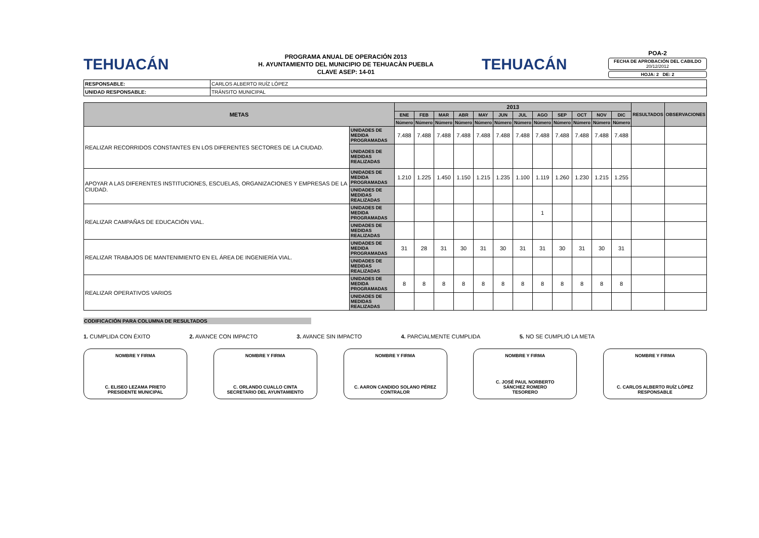TEHUACÁN
PROGRAMA ANUAL DE OPERACIÓN 2013
H. AYUNTAMIENTO DEL MUNICIPIO DE TEHUACÀN PUEBLA
CLAVE ASEP: 14-01
TEHUACÁN
POA-2
FECHA DE APROBACIÓN DEL CABILDO
20/12/2012
HOJA: 2 DE: 2
| RESPONSABLE: | CARLOS ALBERTO RUÍZ LÓPEZ |
| UNIDAD RESPONSABLE: | TRÁNSITO MUNICIPAL |
| METAS | | 2013 | | | | | | | | | | | | RESULTADOS | OBSERVACIONES |
| --- | --- | --- | --- | --- | --- | --- | --- | --- | --- | --- | --- | --- | --- | --- | --- |
| | | ENE | FEB | MAR | ABR | MAY | JUN | JUL | AGO | SEP | OCT | NOV | DIC | | |
| | | Número | Número | Número | Número | Número | Número | Número | Número | Número | Número | Número | Número | | |
| REALIZAR RECORRIDOS CONSTANTES EN LOS DIFERENTES SECTORES DE LA CIUDAD. | UNIDADES DE MEDIDA PROGRAMADAS | 7.488 | 7.488 | 7.488 | 7.488 | 7.488 | 7.488 | 7.488 | 7.488 | 7.488 | 7.488 | 7.488 | 7.488 | | |
| | UNIDADES DE MEDIDAS REALIZADAS | | | | | | | | | | | | | | |
| APOYAR A LAS DIFERENTES INSTITUCIONES, ESCUELAS, ORGANIZACIONES Y EMPRESAS DE LA CIUDAD. | UNIDADES DE MEDIDA PROGRAMADAS | 1.210 | 1.225 | 1.450 | 1.150 | 1.215 | 1.235 | 1.100 | 1.119 | 1.260 | 1.230 | 1.215 | 1.255 | | |
| | UNIDADES DE MEDIDAS REALIZADAS | | | | | | | | | | | | | | |
| REALIZAR CAMPAÑAS DE EDUCACIÓN VIAL. | UNIDADES DE MEDIDA PROGRAMADAS | | | | | | | | 1 | | | | | | |
| | UNIDADES DE MEDIDAS REALIZADAS | | | | | | | | | | | | | | |
| REALIZAR TRABAJOS DE MANTENIMIENTO EN EL ÁREA DE INGENIERÍA VIAL. | UNIDADES DE MEDIDA PROGRAMADAS | 31 | 28 | 31 | 30 | 31 | 30 | 31 | 31 | 30 | 31 | 30 | 31 | | |
| | UNIDADES DE MEDIDAS REALIZADAS | | | | | | | | | | | | | | |
| REALIZAR OPERATIVOS VARIOS | UNIDADES DE MEDIDA PROGRAMADAS | 8 | 8 | 8 | 8 | 8 | 8 | 8 | 8 | 8 | 8 | 8 | 8 | | |
| | UNIDADES DE MEDIDAS REALIZADAS | | | | | | | | | | | | | | |
CODIFICACIÓN PARA COLUMNA DE RESULTADOS
1. CUMPLIDA CON ÉXITO 2. AVANCE CON IMPACTO 3. AVANCE SIN IMPACTO 4. PARCIALMENTE CUMPLIDA 5. NO SE CUMPLIÓ LA META
NOMBRE Y FIRMA
C. ELISEO LEZAMA PRIETO
PRESIDENTE MUNICIPAL
NOMBRE Y FIRMA
C. ORLANDO CUALLO CINTA
SECRETARIO DEL AYUNTAMIENTO
NOMBRE Y FIRMA
C. AARON CANDIDO SOLANO PÉREZ
CONTRALOR
NOMBRE Y FIRMA
C. JOSÉ PAUL NORBERTO
SÁNCHEZ ROMERO
TESORERO
NOMBRE Y FIRMA
C. CARLOS ALBERTO RUÍZ LÓPEZ
RESPONSABLE